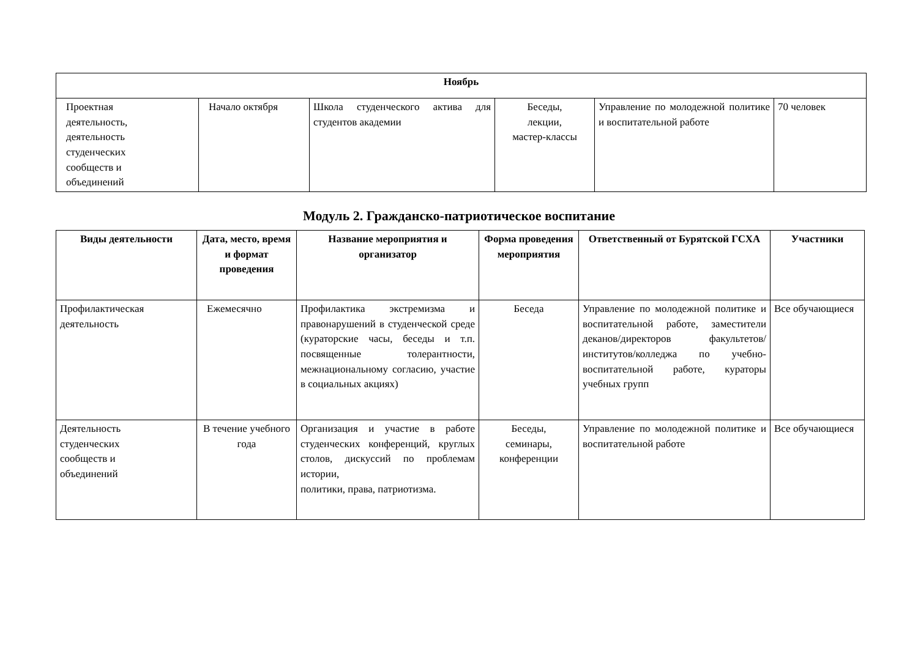| Ноябрь | | | | | |
| --- | --- | --- | --- | --- | --- |
| Проектная деятельность, деятельность студенческих сообществ и объединений | Начало октября | Школа студенческого актива для студентов академии | Беседы, лекции, мастер-классы | Управление по молодежной политике и воспитательной работе | 70 человек |
Модуль 2. Гражданско-патриотическое воспитание
| Виды деятельности | Дата, место, время и формат проведения | Название мероприятия и организатор | Форма проведения мероприятия | Ответственный от Бурятской ГСХА | Участники |
| --- | --- | --- | --- | --- | --- |
| Профилактическая деятельность | Ежемесячно | Профилактика экстремизма и правонарушений в студенческой среде (кураторские часы, беседы и т.п. посвященные толерантности, межнациональному согласию, участие в социальных акциях) | Беседа | Управление по молодежной политике и воспитательной работе, заместители деканов/директоров факультетов/институтов/колледжа по учебно-воспитательной работе, кураторы учебных групп | Все обучающиеся |
| Деятельность студенческих сообществ и объединений | В течение учебного года | Организация и участие в работе студенческих конференций, круглых столов, дискуссий по проблемам истории, политики, права, патриотизма. | Беседы, семинары, конференции | Управление по молодежной политике и воспитательной работе | Все обучающиеся |